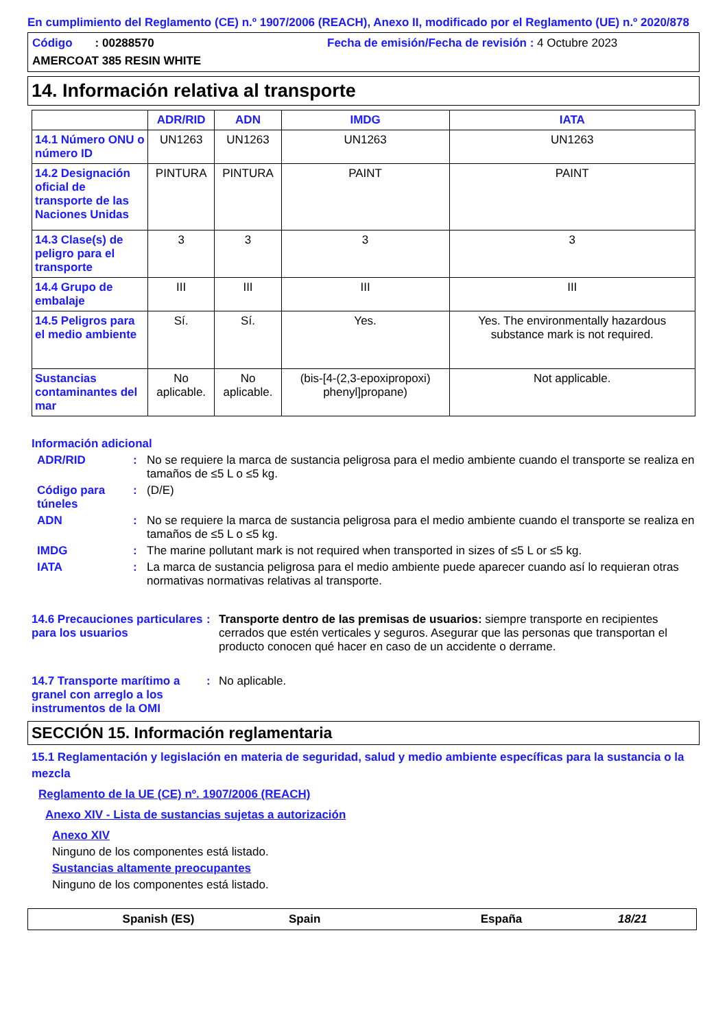En cumplimiento del Reglamento (CE) n.º 1907/2006 (REACH), Anexo II, modificado por el Reglamento (UE) n.º 2020/878
Código : 00288570 Fecha de emisión/Fecha de revisión : 4 Octubre 2023
AMERCOAT 385 RESIN WHITE
14. Información relativa al transporte
| | ADR/RID | ADN | IMDG | IATA |
| --- | --- | --- | --- | --- |
| 14.1 Número ONU o número ID | UN1263 | UN1263 | UN1263 | UN1263 |
| 14.2 Designación oficial de transporte de las Naciones Unidas | PINTURA | PINTURA | PAINT | PAINT |
| 14.3 Clase(s) de peligro para el transporte | 3 | 3 | 3 | 3 |
| 14.4 Grupo de embalaje | III | III | III | III |
| 14.5 Peligros para el medio ambiente | Sí. | Sí. | Yes. | Yes. The environmentally hazardous substance mark is not required. |
| Sustancias contaminantes del mar | No aplicable. | No aplicable. | (bis-[4-(2,3-epoxipropoxi) phenyl]propane) | Not applicable. |
Información adicional
ADR/RID : No se requiere la marca de sustancia peligrosa para el medio ambiente cuando el transporte se realiza en tamaños de ≤5 L o ≤5 kg.
Código para túneles
: (D/E)
ADN : No se requiere la marca de sustancia peligrosa para el medio ambiente cuando el transporte se realiza en tamaños de ≤5 L o ≤5 kg.
IMDG : The marine pollutant mark is not required when transported in sizes of ≤5 L or ≤5 kg.
IATA : La marca de sustancia peligrosa para el medio ambiente puede aparecer cuando así lo requieran otras normativas normativas relativas al transporte.
14.6 Precauciones particulares para los usuarios
: Transporte dentro de las premisas de usuarios: siempre transporte en recipientes cerrados que estén verticales y seguros. Asegurar que las personas que transportan el producto conocen qué hacer en caso de un accidente o derrame.
14.7 Transporte marítimo a granel con arreglo a los instrumentos de la OMI
: No aplicable.
SECCIÓN 15. Información reglamentaria
15.1 Reglamentación y legislación en materia de seguridad, salud y medio ambiente específicas para la sustancia o la mezcla
Reglamento de la UE (CE) nº. 1907/2006 (REACH)
Anexo XIV - Lista de sustancias sujetas a autorización
Anexo XIV
Ninguno de los componentes está listado.
Sustancias altamente preocupantes
Ninguno de los componentes está listado.
Spanish (ES) Spain España 18/21